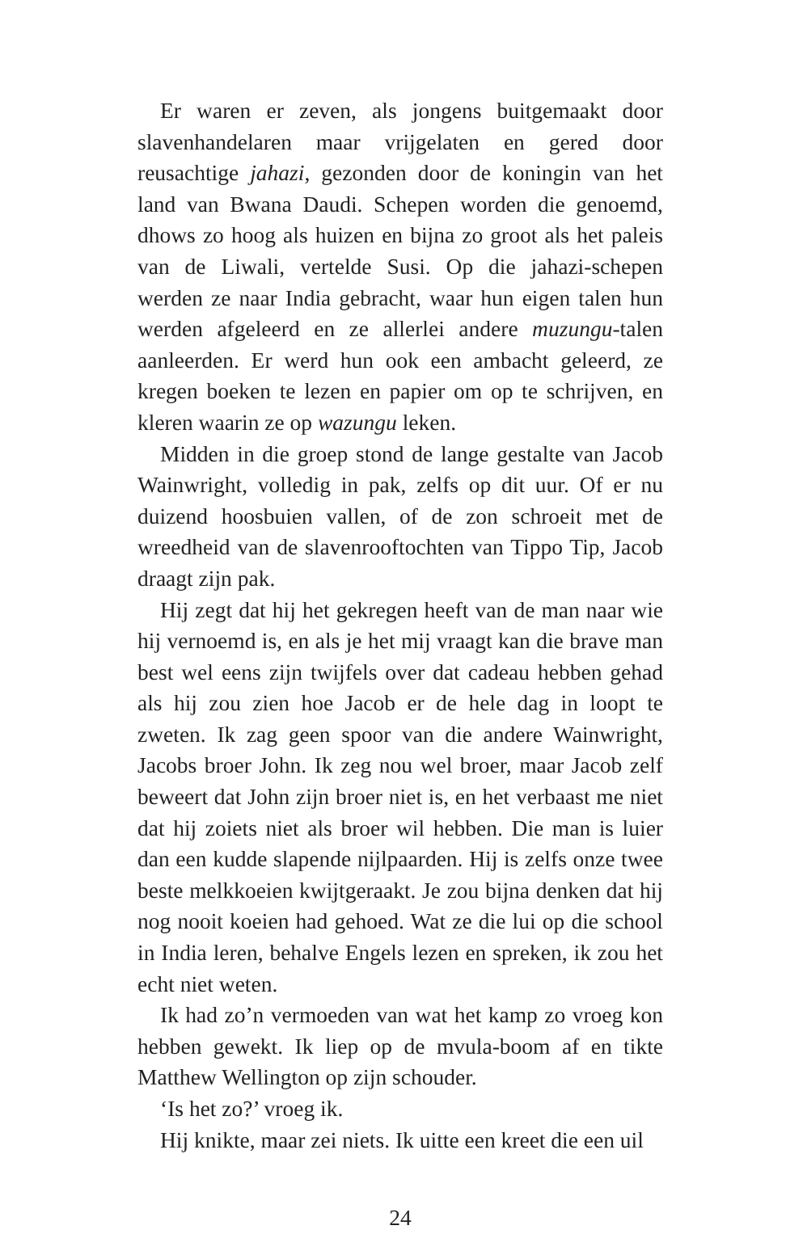Er waren er zeven, als jongens buitgemaakt door slavenhandelaren maar vrijgelaten en gered door reusachtige jahazi, gezonden door de koningin van het land van Bwana Daudi. Schepen worden die genoemd, dhows zo hoog als huizen en bijna zo groot als het paleis van de Liwali, vertelde Susi. Op die jahazi-schepen werden ze naar India gebracht, waar hun eigen talen hun werden afgeleerd en ze allerlei andere muzungu-talen aanleerden. Er werd hun ook een ambacht geleerd, ze kregen boeken te lezen en papier om op te schrijven, en kleren waarin ze op wazungu leken.
Midden in die groep stond de lange gestalte van Jacob Wainwright, volledig in pak, zelfs op dit uur. Of er nu duizend hoosbuien vallen, of de zon schroeit met de wreedheid van de slavenrooftochten van Tippo Tip, Jacob draagt zijn pak.
Hij zegt dat hij het gekregen heeft van de man naar wie hij vernoemd is, en als je het mij vraagt kan die brave man best wel eens zijn twijfels over dat cadeau hebben gehad als hij zou zien hoe Jacob er de hele dag in loopt te zweten. Ik zag geen spoor van die andere Wainwright, Jacobs broer John. Ik zeg nou wel broer, maar Jacob zelf beweert dat John zijn broer niet is, en het verbaast me niet dat hij zoiets niet als broer wil hebben. Die man is luier dan een kudde slapende nijlpaarden. Hij is zelfs onze twee beste melkkoeien kwijtgeraakt. Je zou bijna denken dat hij nog nooit koeien had gehoed. Wat ze die lui op die school in India leren, behalve Engels lezen en spreken, ik zou het echt niet weten.
Ik had zo’n vermoeden van wat het kamp zo vroeg kon hebben gewekt. Ik liep op de mvula-boom af en tikte Matthew Wellington op zijn schouder.
‘Is het zo?’ vroeg ik.
Hij knikte, maar zei niets. Ik uitte een kreet die een uil
24